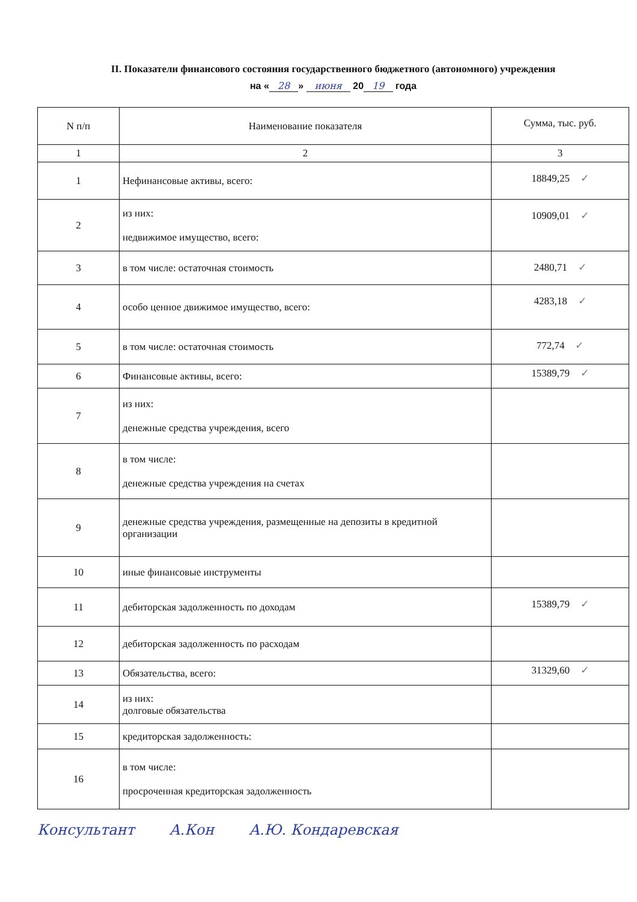II. Показатели финансового состояния государственного бюджетного (автономного) учреждения
на « 28 » июня 20 19 года
| N п/п | Наименование показателя | Сумма, тыс. руб. |
| --- | --- | --- |
| 1 | 2 | 3 |
| 1 | Нефинансовые активы, всего: | 18849,25 ✓ |
| 2 | из них: недвижимое имущество, всего: | 10909,01 ✓ |
| 3 | в том числе: остаточная стоимость | 2480,71 ✓ |
| 4 | особо ценное движимое имущество, всего: | 4283,18 ✓ |
| 5 | в том числе: остаточная стоимость | 772,74 ✓ |
| 6 | Финансовые активы, всего: | 15389,79 ✓ |
| 7 | из них: денежные средства учреждения, всего | |
| 8 | в том числе: денежные средства учреждения на счетах | |
| 9 | денежные средства учреждения, размещенные на депозиты в кредитной организации | |
| 10 | иные финансовые инструменты | |
| 11 | дебиторская задолженность по доходам | 15389,79 ✓ |
| 12 | дебиторская задолженность по расходам | |
| 13 | Обязательства, всего: | 31329,60 ✓ |
| 14 | из них: долговые обязательства | |
| 15 | кредиторская задолженность: | |
| 16 | в том числе: просроченная кредиторская задолженность | |
Консультант А.Кон А.Ю. Кондаревская